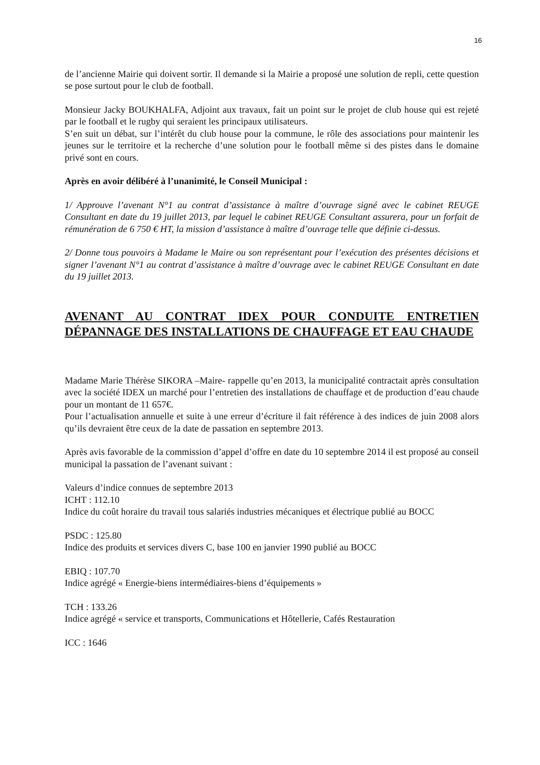16
de l’ancienne Mairie qui doivent sortir. Il demande si la Mairie a proposé une solution de repli, cette question se pose surtout pour le club de football.
Monsieur Jacky BOUKHALFA, Adjoint aux travaux, fait un point sur le projet de club house qui est rejeté par le football et le rugby qui seraient les principaux utilisateurs.
S’en suit un débat, sur l’intérêt du club house pour la commune, le rôle des associations pour maintenir les jeunes sur le territoire et la recherche d’une solution pour le football même si des pistes dans le domaine privé sont en cours.
Après en avoir délibéré à l’unanimité, le Conseil Municipal :
1/ Approuve l’avenant N°1 au contrat d’assistance à maître d’ouvrage signé avec le cabinet REUGE Consultant en date du 19 juillet 2013, par lequel le cabinet REUGE Consultant assurera, pour un forfait de rémunération de 6 750 € HT, la mission d’assistance à maître d’ouvrage telle que définie ci-dessus.
2/ Donne tous pouvoirs à Madame le Maire ou son représentant pour l’exécution des présentes décisions et signer l’avenant N°1 au contrat d’assistance à maître d’ouvrage avec le cabinet REUGE Consultant en date du 19 juillet 2013.
AVENANT AU CONTRAT IDEX POUR CONDUITE ENTRETIEN DÉPANNAGE DES INSTALLATIONS DE CHAUFFAGE ET EAU CHAUDE
Madame Marie Thérèse SIKORA –Maire- rappelle qu’en 2013, la municipalité contractait après consultation avec la société IDEX un marché pour l’entretien des installations de chauffage et de production d’eau chaude pour un montant de 11 657€.
Pour l’actualisation annuelle et suite à une erreur d’écriture il fait référence à des indices de juin 2008 alors qu’ils devraient être ceux de la date de passation en septembre 2013.
Après avis favorable de la commission d’appel d’offre en date du 10 septembre 2014 il est proposé au conseil municipal la passation de l’avenant suivant :
Valeurs d’indice connues de septembre 2013
ICHT : 112.10
Indice du coût horaire du travail tous salariés industries mécaniques et électrique publié au BOCC
PSDC : 125.80
Indice des produits et services divers C, base 100 en janvier 1990 publié au BOCC
EBIQ : 107.70
Indice agrégé « Energie-biens intermédiaires-biens d’équipements »
TCH : 133.26
Indice agrégé « service et transports, Communications et Hôtellerie, Cafés Restauration
ICC : 1646